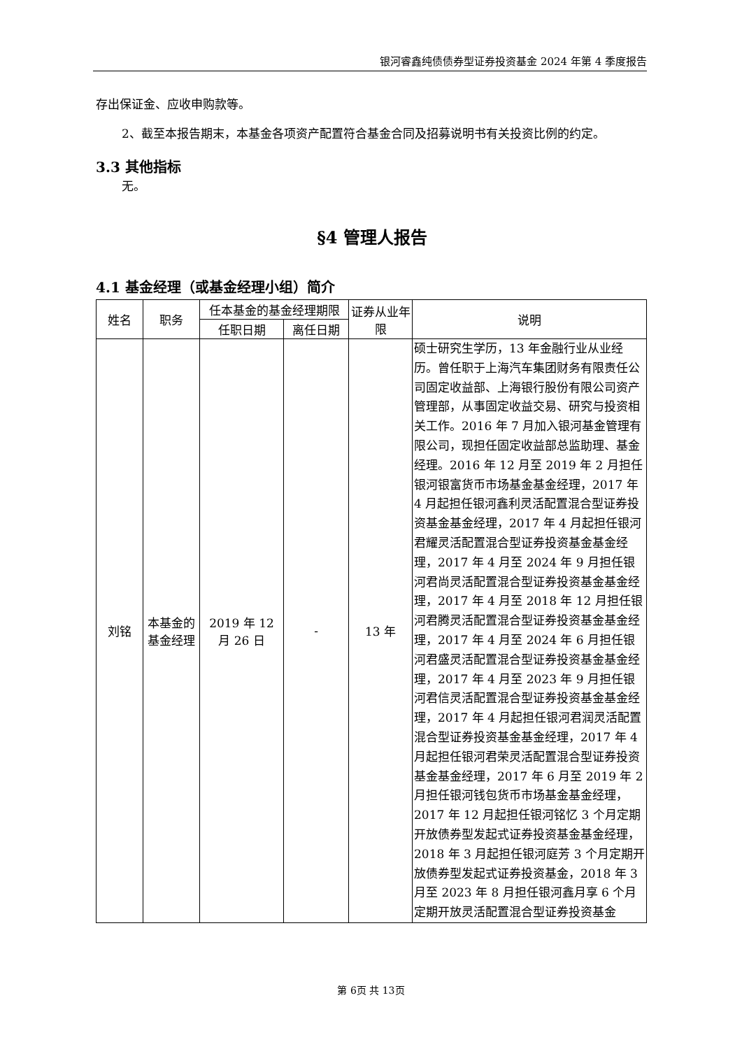银河睿鑫纯债债券型证券投资基金 2024 年第 4 季度报告
存出保证金、应收申购款等。
2、截至本报告期末，本基金各项资产配置符合基金合同及招募说明书有关投资比例的约定。
3.3 其他指标
无。
§4 管理人报告
4.1 基金经理（或基金经理小组）简介
| 姓名 | 职务 | 任本基金的基金经理期限 | | 证券从业年限 | 说明 |
| --- | --- | --- | --- | --- | --- |
| | | 任职日期 | 离任日期 | | |
| 刘铭 | 本基金的基金经理 | 2019 年 12 月 26 日 | - | 13 年 | 硕士研究生学历，13 年金融行业从业经历。曾任职于上海汽车集团财务有限责任公司固定收益部、上海银行股份有限公司资产管理部，从事固定收益交易、研究与投资相关工作。2016 年 7 月加入银河基金管理有限公司，现担任固定收益部总监助理、基金经理。2016 年 12 月至 2019 年 2 月担任银河银富货币市场基金基金经理，2017 年 4 月起担任银河鑫利灵活配置混合型证券投资基金基金经理，2017 年 4 月起担任银河君耀灵活配置混合型证券投资基金基金经理，2017 年 4 月至 2024 年 9 月担任银河君尚灵活配置混合型证券投资基金基金经理，2017 年 4 月至 2018 年 12 月担任银河君腾灵活配置混合型证券投资基金基金经理，2017 年 4 月至 2024 年 6 月担任银河君盛灵活配置混合型证券投资基金基金经理，2017 年 4 月至 2023 年 9 月担任银河君信灵活配置混合型证券投资基金基金经理，2017 年 4 月起担任银河君润灵活配置混合型证券投资基金基金经理，2017 年 4 月起担任银河君荣灵活配置混合型证券投资基金基金经理，2017 年 6 月至 2019 年 2 月担任银河钱包货币市场基金基金经理，2017 年 12 月起担任银河铭忆 3 个月定期开放债券型发起式证券投资基金基金经理，2018 年 3 月起担任银河庭芳 3 个月定期开放债券型发起式证券投资基金，2018 年 3 月至 2023 年 8 月担任银河鑫月享 6 个月定期开放灵活配置混合型证券投资基金 |
第 6页 共 13页